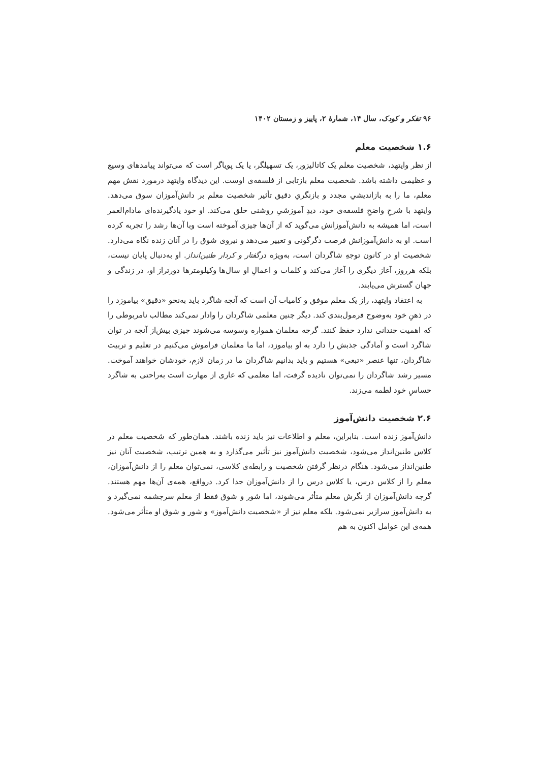۹۶ تفکر و کودک، سال ۱۴، شمارهٔ ۲، پاییز و زمستان ۱۴۰۲
۱.۶ شخصیت معلم
از نظر وایتهد، شخصیت معلم یک کاتالیزور، یک تسهیلگر، یا یک پویاگر است که می‌تواند پیامدهای وسیع و عظیمی داشته باشد. شخصیت معلم بازتابی از فلسفه‌ی اوست. این دیدگاه وایتهد درمورد نقش مهم معلم، ما را به بازاندیشیِ مجدد و بازنگریِ دقیق تأثیر شخصیت معلم بر دانش‌آموزان سوق می‌دهد. وایتهد با شرحِ واضحِ فلسفه‌ی خود، دیدِ آموزشیِ روشنی خلق می‌کند. او خود یادگیرنده‌ای مادام‌العمر است، اما همیشه به دانش‌آموزانش می‌گوید که از آن‌ها چیزی آموخته است وبا آن‌ها رشد را تجربه کرده است. او به دانش‌آموزانش فرصت دگرگونی و تغییر می‌دهد و نیروی شوق را در آنان زنده نگاه می‌دارد. شخصیت او در کانون توجهِ شاگردان است، به‌ویژه درگفتار و کردار طنین‌انداز. او به‌دنبال پایان نیست، بلکه هرروز، آغاز دیگری را آغاز می‌کند و کلمات و اعمالِ او سال‌ها وکیلومترها دورتراز او، در زندگی و جهان گسترش می‌یابند.
به اعتقاد وایتهد، راز یک معلم موفق و کامیاب آن است که آنچه شاگرد باید به‌نحو «دقیق» بیاموزد را در ذهنِ خود به‌وضوح فرمول‌بندی کند. دیگر چنین معلمی شاگردان را وادار نمی‌کند مطالب نامربوطی را که اهمیت چندانی ندارد حفظ کنند. گرچه معلمان همواره وسوسه می‌شوند چیزی بیش‌از آنچه در توان شاگرد است و آمادگی جذبش را دارد به او بیاموزد، اما ما معلمان فراموش می‌کنیم در تعلیم و تربیت شاگردان، تنها عنصر «تبعی» هستیم و باید بدانیم شاگردان ما در زمان لازم، خودشان خواهند آموخت. مسیر رشد شاگردان را نمی‌توان نادیده گرفت، اما معلمی که عاری از مهارت است به‌راحتی به شاگرد حساسِ خود لطمه می‌زند.
۲.۶ شخصیت دانش‌آموز
دانش‌آموز زنده است. بنابراین، معلم و اطلاعات نیز باید زنده باشند. همان‌طور که شخصیت معلم در کلاس طنین‌انداز می‌شود، شخصیت دانش‌آموز نیز تأثیر می‌گذارد و به همین ترتیب، شخصیت آنان نیز طنین‌انداز می‌شود. هنگام درنظر گرفتن شخصیت و رابطه‌ی کلاسی، نمی‌توان معلم را از دانش‌آموزان، معلم را از کلاس درس، یا کلاس درس را از دانش‌آموزان جدا کرد. درواقع، همه‌ی آن‌ها مهم هستند. گرچه دانش‌آموزان از نگرش معلم متأثر می‌شوند، اما شور و شوق فقط از معلم سرچشمه نمی‌گیرد و به دانش‌آموز سرازیر نمی‌شود. بلکه معلم نیز از «شخصیت دانش‌آموز» و شور و شوق او متأثر می‌شود. همه‌ی این عوامل اکنون به هم